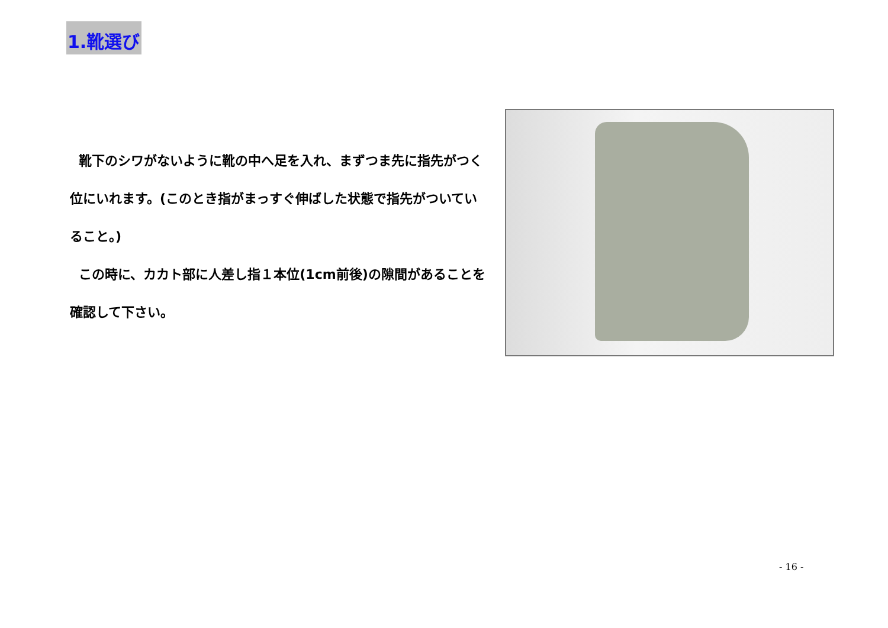1.靴選び
靴下のシワがないように靴の中へ足を入れ、まずつま先に指先がつく位にいれます。(このとき指がまっすぐ伸ばした状態で指先がついていること。)
この時に、カカト部に人差し指１本位(1cm前後)の隙間があることを確認して下さい。
- 16 -